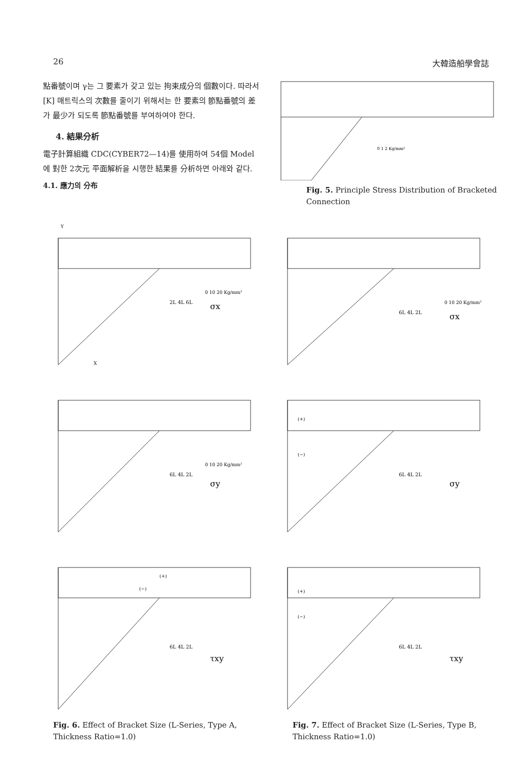26 大韓造船學會誌
點番號이며 γ는 그 要素가 갖고 있는 拘束成分의 個數이다. 따라서 [K] 매트릭스의 次數를 줄이기 위해서는 한 要素의 節點番號의 差가 最少가 되도록 節點番號를 부여하여야 한다.
4. 結果分析
電子計算組織 CDC(CYBER72—14)를 使用하여 54個 Model에 對한 2次元 平面解析을 시행한 結果를 分析하면 아래와 같다.
4.1. 應力의 分布
0 1 2 Kg/mm²
Fig. 5. Principle Stress Distribution of Bracketed Connection
2L 4L 6L
σx
0 10 20 Kg/mm²
Y
X
6L 4L 2L
σx
0 10 20 Kg/mm²
6L 4L 2L
σy
0 10 20 Kg/mm²
(+)
(−)
6L 4L 2L
σy
(+)
(−)
6L 4L 2L
τxy
Fig. 6. Effect of Bracket Size (L-Series, Type A, Thickness Ratio=1.0)
(+)
(−)
6L 4L 2L
τxy
Fig. 7. Effect of Bracket Size (L-Series, Type B, Thickness Ratio=1.0)